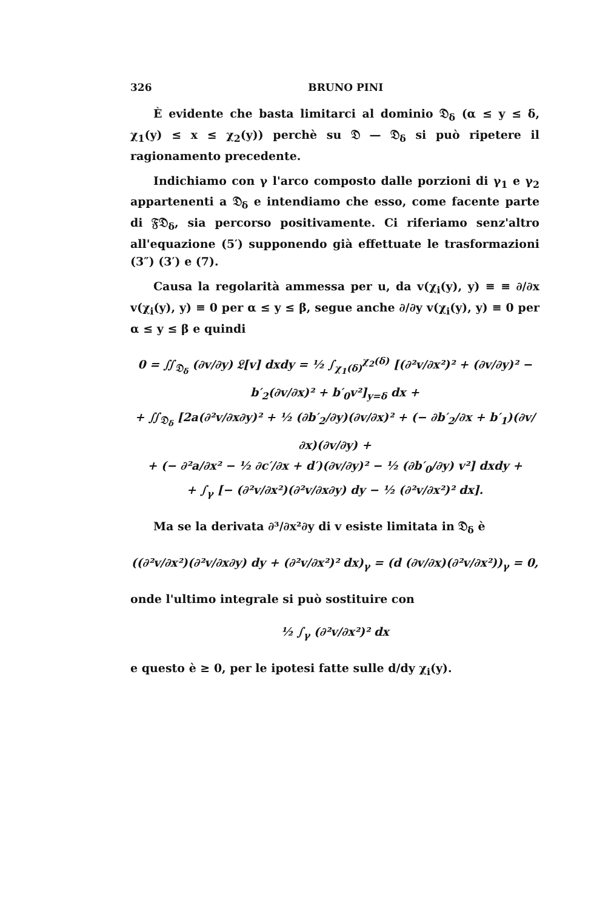326 BRUNO PINI
È evidente che basta limitarci al dominio 𝔇<sub>δ</sub> (α ≤ y ≤ δ, χ<sub>1</sub>(y) ≤ x ≤ χ<sub>2</sub>(y)) perchè su 𝔇 — 𝔇<sub>δ</sub> si può ripetere il ragionamento precedente.
Indichiamo con γ l'arco composto dalle porzioni di γ<sub>1</sub> e γ<sub>2</sub> appartenenti a 𝔇<sub>δ</sub> e intendiamo che esso, come facente parte di 𝔉𝔇<sub>δ</sub>, sia percorso positivamente. Ci riferiamo senz'altro all'equazione (5′) supponendo già effettuate le trasformazioni (3″) (3′) e (7).
Causa la regolarità ammessa per u, da v(χ<sub>i</sub>(y), y) ≡ ≡ ∂/∂x v(χ<sub>i</sub>(y), y) ≡ 0 per α ≤ y ≤ β, segue anche ∂/∂y v(χ<sub>i</sub>(y), y) ≡ 0 per α ≤ y ≤ β e quindi
0 = ∬<sub>𝔇<sub>δ</sub></sub> (∂v/∂y) 𝔏[v] dxdy = ½ ∫<sub>χ<sub>1</sub>(δ)</sub><sup>χ<sub>2</sub>(δ)</sup> [(∂²v/∂x²)² + (∂v/∂y)² − b′<sub>2</sub>(∂v/∂x)² + b′<sub>0</sub>v²]<sub>y=δ</sub> dx +
+ ∬<sub>𝔇<sub>δ</sub></sub> [2a(∂²v/∂x∂y)² + ½ (∂b′<sub>2</sub>/∂y)(∂v/∂x)² + (− ∂b′<sub>2</sub>/∂x + b′<sub>1</sub>)(∂v/∂x)(∂v/∂y) +
+ (− ∂²a/∂x² − ½ ∂c′/∂x + d′)(∂v/∂y)² − ½ (∂b′<sub>0</sub>/∂y) v²] dxdy +
+ ∫<sub>γ</sub> [− (∂²v/∂x²)(∂²v/∂x∂y) dy − ½ (∂²v/∂x²)² dx].
Ma se la derivata ∂³/∂x²∂y di v esiste limitata in 𝔇<sub>δ</sub> è
((∂²v/∂x²)(∂²v/∂x∂y) dy + (∂²v/∂x²)² dx)<sub>γ</sub> = (d (∂v/∂x)(∂²v/∂x²))<sub>γ</sub> = 0,
onde l'ultimo integrale si può sostituire con
½ ∫<sub>γ</sub> (∂²v/∂x²)² dx
e questo è ≥ 0, per le ipotesi fatte sulle d/dy χ<sub>i</sub>(y).